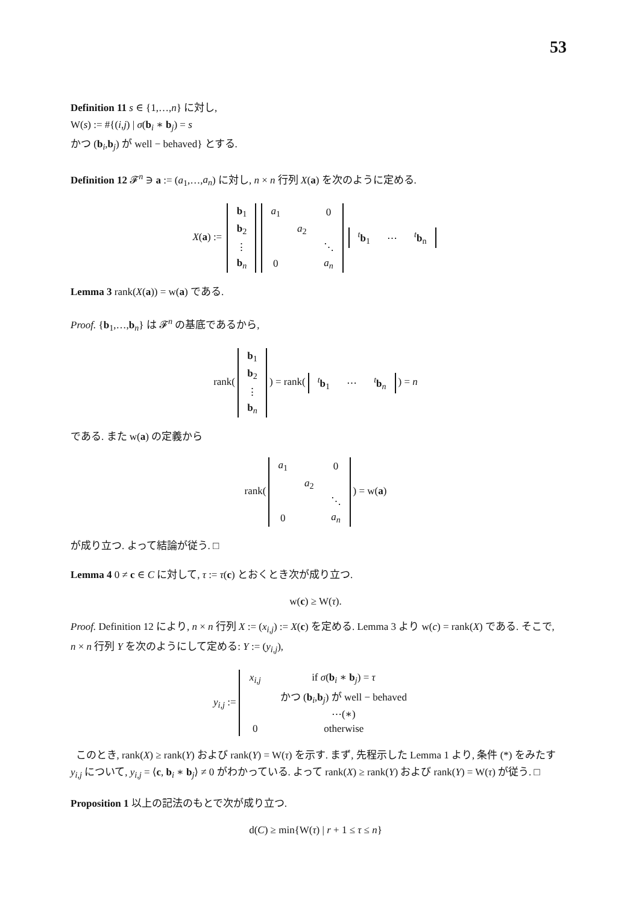53
Definition 11 s ∈ {1,…,n} に対し,
W(s) := #{(i,j) | σ(b<sub>i</sub> ∗ b<sub>j</sub>) = s
かつ (b<sub>i</sub>,b<sub>j</sub>) が well − behaved} とする.
Definition 12 𝓕<sup>n</sup> ∋ a := (a<sub>1</sub>,…,a<sub>n</sub>) に対し, n × n 行列 X(a) を次のように定める.
X(a) :=
| b<sub>1</sub> |
| b<sub>2</sub> |
| ⋮ |
| b<sub>n</sub> |
| a<sub>1</sub> | | 0 |
| | a<sub>2</sub> | |
| | | ⋱ |
| 0 | | a<sub>n</sub> |
| <sup>t</sup> b<sub>1</sub> | ⋯ | <sup>t</sup> b<sub>n</sub> |
Lemma 3 rank(X(a)) = w(a) である.
Proof. {b<sub>1</sub>,…,b<sub>n</sub>} は 𝓕<sup>n</sup> の基底であるから,
rank(
| b<sub>1</sub> |
| b<sub>2</sub> |
| ⋮ |
| b<sub>n</sub> |
) = rank(
| <sup>t</sup> b<sub>1</sub> | ⋯ | <sup>t</sup> b<sub>n</sub> |
) = n
である. また w(a) の定義から
rank(
| a<sub>1</sub> | | 0 |
| | a<sub>2</sub> | |
| | | ⋱ |
| 0 | | a<sub>n</sub> |
) = w(a)
が成り立つ. よって結論が従う. □
Lemma 4 0 ≠ c ∈ C に対して, τ := τ(c) とおくとき次が成り立つ.
w(c) ≥ W(τ).
Proof. Definition 12 により, n × n 行列 X := (x<sub>i,j</sub>) := X(c) を定める. Lemma 3 より w(c) = rank(X) である. そこで, n × n 行列 Y を次のようにして定める: Y := (y<sub>i,j</sub>),
y<sub>i,j</sub> :=
| x<sub>i,j</sub> | if σ ( b<sub>i</sub> ∗ b<sub>j</sub>) = τ |
| | かつ ( b<sub>i</sub>, b<sub>j</sub>) が well − behaved |
| | ⋯(∗) |
| 0 | otherwise |
このとき, rank(X) ≥ rank(Y) および rank(Y) = W(τ) を示す. まず, 先程示した Lemma 1 より, 条件 (*) をみたす y<sub>i,j</sub> について, y<sub>i,j</sub> = ⟨c, b<sub>i</sub> ∗ b<sub>j</sub>⟩ ≠ 0 がわかっている. よって rank(X) ≥ rank(Y) および rank(Y) = W(τ) が従う. □
Proposition 1 以上の記法のもとで次が成り立つ.
d(C) ≥ min{W(τ) | r + 1 ≤ τ ≤ n}